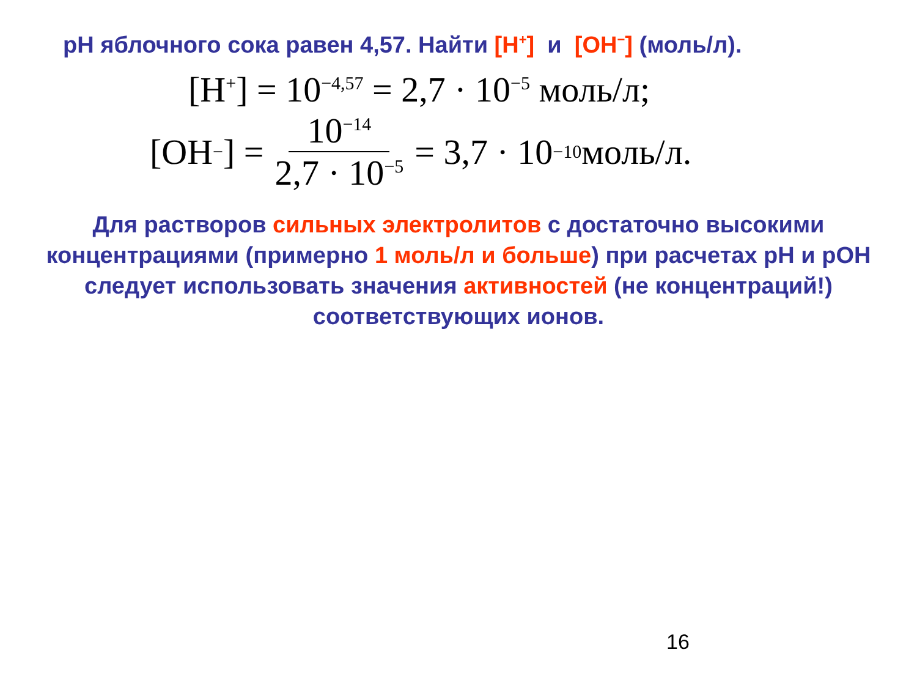pH яблочного сока равен 4,57. Найти [H<sup>+</sup>] и [OH<sup>−</sup>] (моль/л).
[H<sup>+</sup>] = 10<sup>−4,57</sup> = 2,7 · 10<sup>−5</sup> моль/л;
[OH<sup>−</sup>] = 10<sup>−14</sup> 2,7 · 10<sup>−5</sup> = 3,7 · 10<sup>−10</sup> моль/л.
Для растворов сильных электролитов с достаточно высокими концентрациями (примерно 1 моль/л и больше) при расчетах pH и pOH следует использовать значения активностей (не концентраций!) соответствующих ионов.
16